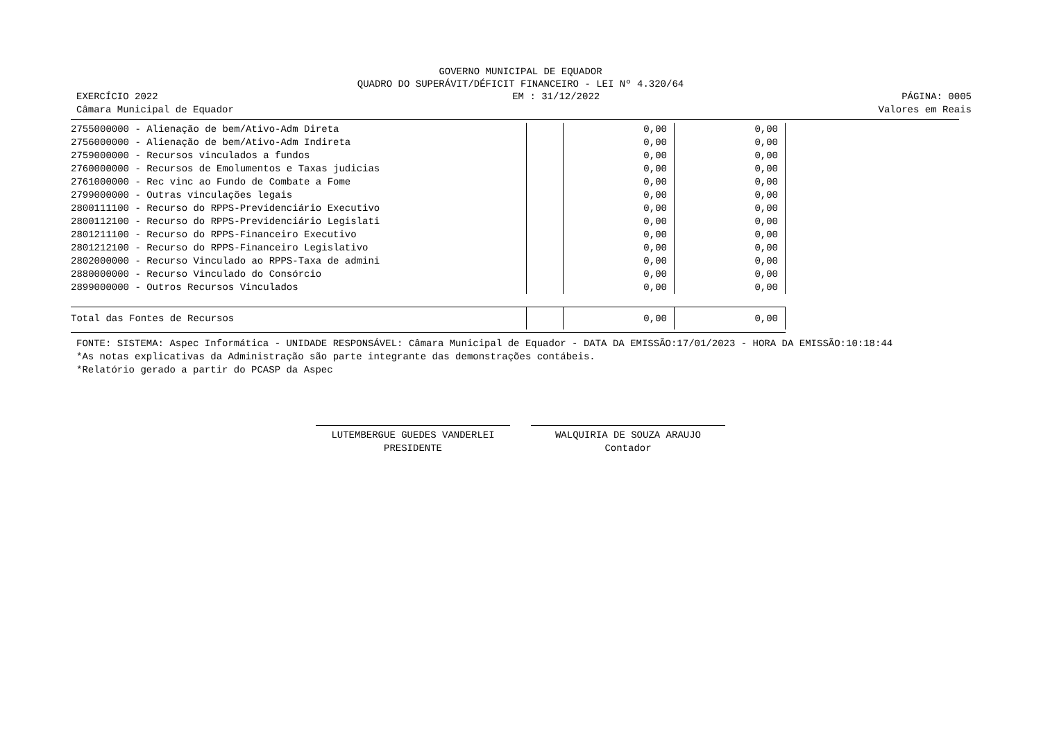GOVERNO MUNICIPAL DE EQUADOR
QUADRO DO SUPERÁVIT/DÉFICIT FINANCEIRO - LEI Nº 4.320/64
EXERCÍCIO 2022
Câmara Municipal de Equador EM : 31/12/2022 PÁGINA: 0005
Valores em Reais
| 2755000000 - Alienação de bem/Ativo-Adm Direta | | | 0,00 | 0,00 |
| 2756000000 - Alienação de bem/Ativo-Adm Indireta | | | 0,00 | 0,00 |
| 2759000000 - Recursos vinculados a fundos | | | 0,00 | 0,00 |
| 2760000000 - Recursos de Emolumentos e Taxas judicias | | | 0,00 | 0,00 |
| 2761000000 - Rec vinc ao Fundo de Combate a Fome | | | 0,00 | 0,00 |
| 2799000000 - Outras vinculações legais | | | 0,00 | 0,00 |
| 2800111100 - Recurso do RPPS-Previdenciário Executivo | | | 0,00 | 0,00 |
| 2800112100 - Recurso do RPPS-Previdenciário Legislati | | | 0,00 | 0,00 |
| 2801211100 - Recurso do RPPS-Financeiro Executivo | | | 0,00 | 0,00 |
| 2801212100 - Recurso do RPPS-Financeiro Legislativo | | | 0,00 | 0,00 |
| 2802000000 - Recurso Vinculado ao RPPS-Taxa de admini | | | 0,00 | 0,00 |
| 2880000000 - Recurso Vinculado do Consórcio | | | 0,00 | 0,00 |
| 2899000000 - Outros Recursos Vinculados | | | 0,00 | 0,00 |
| Total das Fontes de Recursos | | | 0,00 | 0,00 |
FONTE: SISTEMA: Aspec Informática - UNIDADE RESPONSÁVEL: Câmara Municipal de Equador - DATA DA EMISSÃO:17/01/2023 - HORA DA EMISSÃO:10:18:44
*As notas explicativas da Administração são parte integrante das demonstrações contábeis.
*Relatório gerado a partir do PCASP da Aspec
LUTEMBERGUE GUEDES VANDERLEI
PRESIDENTE
WALQUIRIA DE SOUZA ARAUJO
Contador